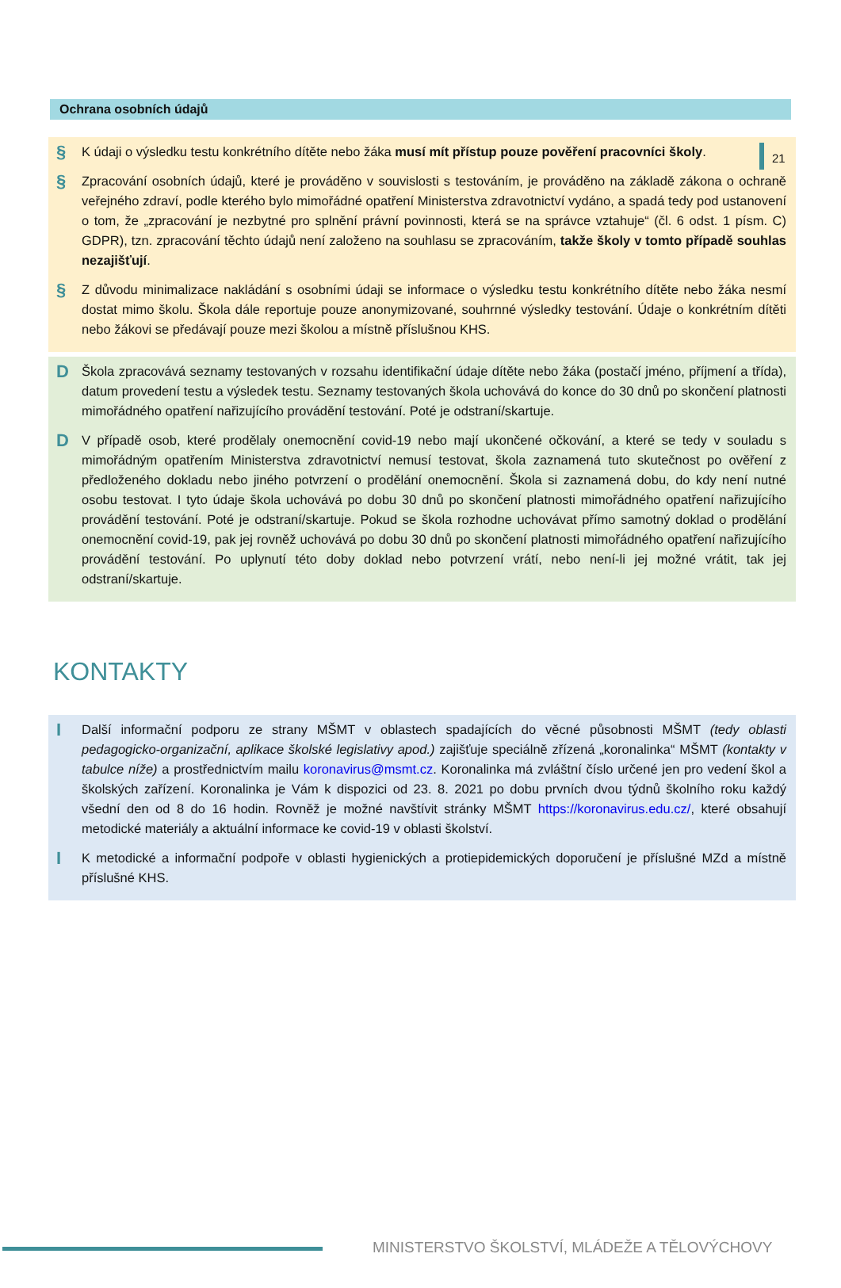21
Ochrana osobních údajů
§
K údaji o výsledku testu konkrétního dítěte nebo žáka musí mít přístup pouze pověření pracovníci školy.
§
Zpracování osobních údajů, které je prováděno v souvislosti s testováním, je prováděno na základě zákona o ochraně veřejného zdraví, podle kterého bylo mimořádné opatření Ministerstva zdravotnictví vydáno, a spadá tedy pod ustanovení o tom, že „zpracování je nezbytné pro splnění právní povinnosti, která se na správce vztahuje“ (čl. 6 odst. 1 písm. C) GDPR), tzn. zpracování těchto údajů není založeno na souhlasu se zpracováním, takže školy v tomto případě souhlas nezajišťují.
§
Z důvodu minimalizace nakládání s osobními údaji se informace o výsledku testu konkrétního dítěte nebo žáka nesmí dostat mimo školu. Škola dále reportuje pouze anonymizované, souhrnné výsledky testování. Údaje o konkrétním dítěti nebo žákovi se předávají pouze mezi školou a místně příslušnou KHS.
D
Škola zpracovává seznamy testovaných v rozsahu identifikační údaje dítěte nebo žáka (postačí jméno, příjmení a třída), datum provedení testu a výsledek testu. Seznamy testovaných škola uchovává do konce do 30 dnů po skončení platnosti mimořádného opatření nařizujícího provádění testování. Poté je odstraní/skartuje.
D
V případě osob, které prodělaly onemocnění covid-19 nebo mají ukončené očkování, a které se tedy v souladu s mimořádným opatřením Ministerstva zdravotnictví nemusí testovat, škola zaznamená tuto skutečnost po ověření z předloženého dokladu nebo jiného potvrzení o prodělání onemocnění. Škola si zaznamená dobu, do kdy není nutné osobu testovat. I tyto údaje škola uchovává po dobu 30 dnů po skončení platnosti mimořádného opatření nařizujícího provádění testování. Poté je odstraní/skartuje. Pokud se škola rozhodne uchovávat přímo samotný doklad o prodělání onemocnění covid-19, pak jej rovněž uchovává po dobu 30 dnů po skončení platnosti mimořádného opatření nařizujícího provádění testování. Po uplynutí této doby doklad nebo potvrzení vrátí, nebo není-li jej možné vrátit, tak jej odstraní/skartuje.
KONTAKTY
I
Další informační podporu ze strany MŠMT v oblastech spadajících do věcné působnosti MŠMT (tedy oblasti pedagogicko-organizační, aplikace školské legislativy apod.) zajišťuje speciálně zřízená „koronalinka“ MŠMT (kontakty v tabulce níže) a prostřednictvím mailu koronavirus@msmt.cz. Koronalinka má zvláštní číslo určené jen pro vedení škol a školských zařízení. Koronalinka je Vám k dispozici od 23. 8. 2021 po dobu prvních dvou týdnů školního roku každý všední den od 8 do 16 hodin. Rovněž je možné navštívit stránky MŠMT https://koronavirus.edu.cz/, které obsahují metodické materiály a aktuální informace ke covid-19 v oblasti školství.
I
K metodické a informační podpoře v oblasti hygienických a protiepidemických doporučení je příslušné MZd a místně příslušné KHS.
MINISTERSTVO ŠKOLSTVÍ, MLÁDEŽE A TĚLOVÝCHOVY